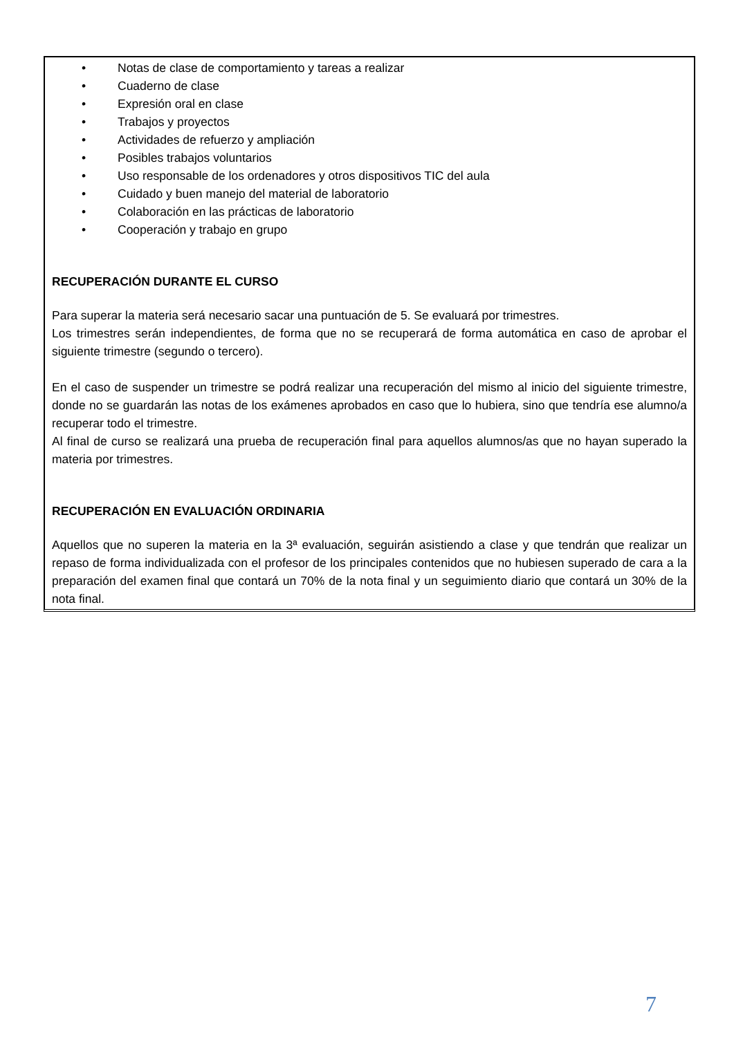• Notas de clase de comportamiento y tareas a realizar
• Cuaderno de clase
• Expresión oral en clase
• Trabajos y proyectos
• Actividades de refuerzo y ampliación
• Posibles trabajos voluntarios
• Uso responsable de los ordenadores y otros dispositivos TIC del aula
• Cuidado y buen manejo del material de laboratorio
• Colaboración en las prácticas de laboratorio
• Cooperación y trabajo en grupo
RECUPERACIÓN DURANTE EL CURSO
Para superar la materia será necesario sacar una puntuación de 5. Se evaluará por trimestres.
Los trimestres serán independientes, de forma que no se recuperará de forma automática en caso de aprobar el siguiente trimestre (segundo o tercero).
En el caso de suspender un trimestre se podrá realizar una recuperación del mismo al inicio del siguiente trimestre, donde no se guardarán las notas de los exámenes aprobados en caso que lo hubiera, sino que tendría ese alumno/a recuperar todo el trimestre.
Al final de curso se realizará una prueba de recuperación final para aquellos alumnos/as que no hayan superado la materia por trimestres.
RECUPERACIÓN EN EVALUACIÓN ORDINARIA
Aquellos que no superen la materia en la 3ª evaluación, seguirán asistiendo a clase y que tendrán que realizar un repaso de forma individualizada con el profesor de los principales contenidos que no hubiesen superado de cara a la preparación del examen final que contará un 70% de la nota final y un seguimiento diario que contará un 30% de la nota final.
7